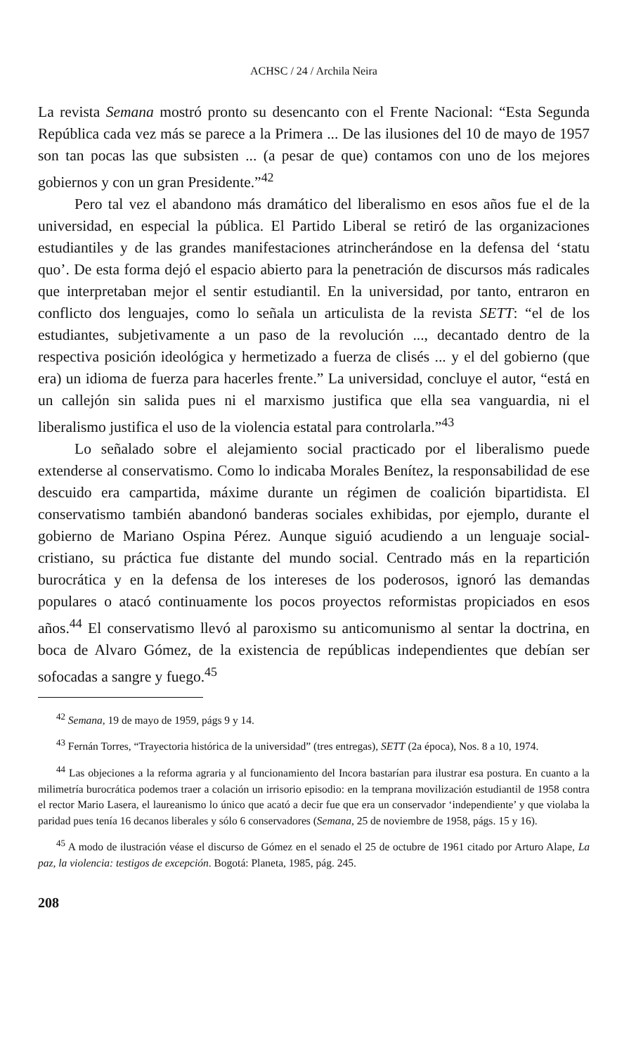ACHSC / 24 / Archila Neira
La revista Semana mostró pronto su desencanto con el Frente Nacional: “Esta Segunda República cada vez más se parece a la Primera ... De las ilusiones del 10 de mayo de 1957 son tan pocas las que subsisten ... (a pesar de que) contamos con uno de los mejores gobiernos y con un gran Presidente.”<sup>42</sup>
Pero tal vez el abandono más dramático del liberalismo en esos años fue el de la universidad, en especial la pública. El Partido Liberal se retiró de las organizaciones estudiantiles y de las grandes manifestaciones atrincherándose en la defensa del ‘statu quo’. De esta forma dejó el espacio abierto para la penetración de discursos más radicales que interpretaban mejor el sentir estudiantil. En la universidad, por tanto, entraron en conflicto dos lenguajes, como lo señala un articulista de la revista SETT: “el de los estudiantes, subjetivamente a un paso de la revolución ..., decantado dentro de la respectiva posición ideológica y hermetizado a fuerza de clisés ... y el del gobierno (que era) un idioma de fuerza para hacerles frente.” La universidad, concluye el autor, “está en un callejón sin salida pues ni el marxismo justifica que ella sea vanguardia, ni el liberalismo justifica el uso de la violencia estatal para controlarla.”<sup>43</sup>
Lo señalado sobre el alejamiento social practicado por el liberalismo puede extenderse al conservatismo. Como lo indicaba Morales Benítez, la responsabilidad de ese descuido era campartida, máxime durante un régimen de coalición bipartidista. El conservatismo también abandonó banderas sociales exhibidas, por ejemplo, durante el gobierno de Mariano Ospina Pérez. Aunque siguió acudiendo a un lenguaje social-cristiano, su práctica fue distante del mundo social. Centrado más en la repartición burocrática y en la defensa de los intereses de los poderosos, ignoró las demandas populares o atacó continuamente los pocos proyectos reformistas propiciados en esos años.<sup>44</sup> El conservatismo llevó al paroxismo su anticomunismo al sentar la doctrina, en boca de Alvaro Gómez, de la existencia de repúblicas independientes que debían ser sofocadas a sangre y fuego.<sup>45</sup>
<sup>42</sup> Semana, 19 de mayo de 1959, págs 9 y 14.
<sup>43</sup> Fernán Torres, “Trayectoria histórica de la universidad” (tres entregas), SETT (2a época), Nos. 8 a 10, 1974.
<sup>44</sup> Las objeciones a la reforma agraria y al funcionamiento del Incora bastarían para ilustrar esa postura. En cuanto a la milimetría burocrática podemos traer a colación un irrisorio episodio: en la temprana movilización estudiantil de 1958 contra el rector Mario Lasera, el laureanismo lo único que acató a decir fue que era un conservador ‘independiente’ y que violaba la paridad pues tenía 16 decanos liberales y sólo 6 conservadores (Semana, 25 de noviembre de 1958, págs. 15 y 16).
<sup>45</sup> A modo de ilustración véase el discurso de Gómez en el senado el 25 de octubre de 1961 citado por Arturo Alape, La paz, la violencia: testigos de excepción. Bogotá: Planeta, 1985, pág. 245.
208